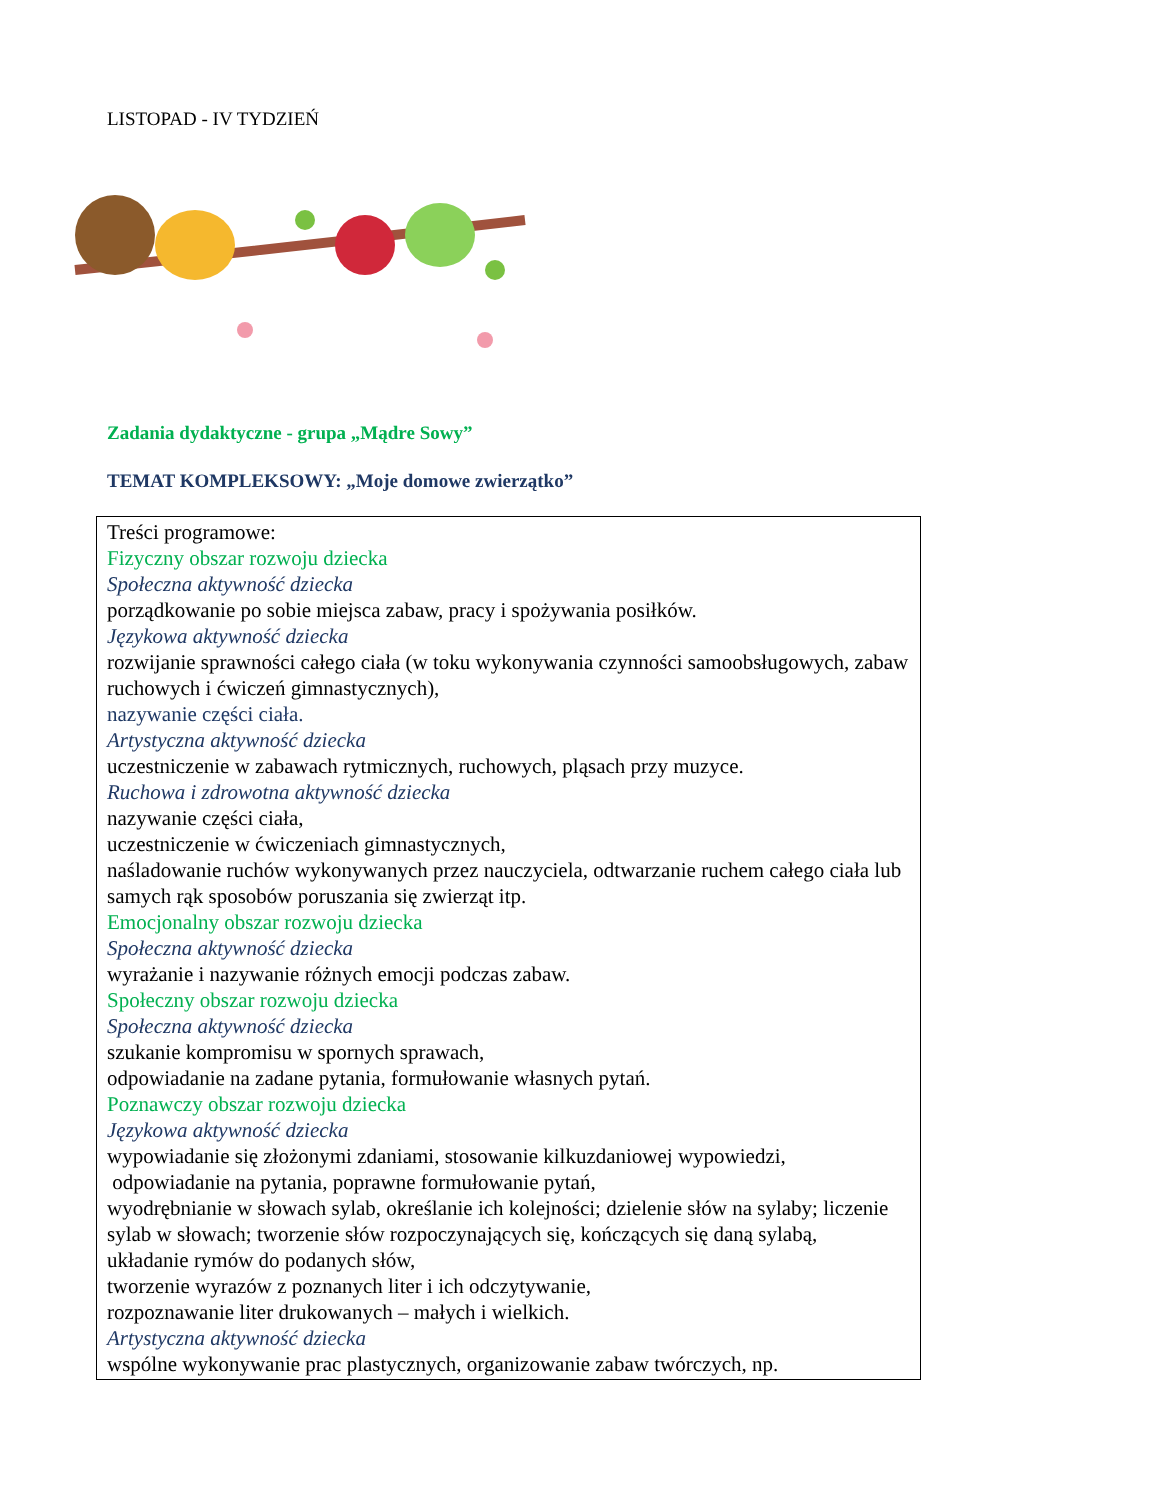LISTOPAD - IV TYDZIEŃ
Zadania dydaktyczne - grupa „Mądre Sowy”
TEMAT KOMPLEKSOWY: „Moje domowe zwierzątko”
| Treści programowe: Fizyczny obszar rozwoju dziecka Społeczna aktywność dziecka porządkowanie po sobie miejsca zabaw, pracy i spożywania posiłków. Językowa aktywność dziecka rozwijanie sprawności całego ciała (w toku wykonywania czynności samoobsługowych, zabaw ruchowych i ćwiczeń gimnastycznych), nazywanie części ciała. Artystyczna aktywność dziecka uczestniczenie w zabawach rytmicznych, ruchowych, pląsach przy muzyce. Ruchowa i zdrowotna aktywność dziecka nazywanie części ciała, uczestniczenie w ćwiczeniach gimnastycznych, naśladowanie ruchów wykonywanych przez nauczyciela, odtwarzanie ruchem całego ciała lub samych rąk sposobów poruszania się zwierząt itp. Emocjonalny obszar rozwoju dziecka Społeczna aktywność dziecka wyrażanie i nazywanie różnych emocji podczas zabaw. Społeczny obszar rozwoju dziecka Społeczna aktywność dziecka szukanie kompromisu w spornych sprawach, odpowiadanie na zadane pytania, formułowanie własnych pytań. Poznawczy obszar rozwoju dziecka Językowa aktywność dziecka wypowiadanie się złożonymi zdaniami, stosowanie kilkuzdaniowej wypowiedzi, odpowiadanie na pytania, poprawne formułowanie pytań, wyodrębnianie w słowach sylab, określanie ich kolejności; dzielenie słów na sylaby; liczenie sylab w słowach; tworzenie słów rozpoczynających się, kończących się daną sylabą, układanie rymów do podanych słów, tworzenie wyrazów z poznanych liter i ich odczytywanie, rozpoznawanie liter drukowanych – małych i wielkich. Artystyczna aktywność dziecka wspólne wykonywanie prac plastycznych, organizowanie zabaw twórczych, np. |